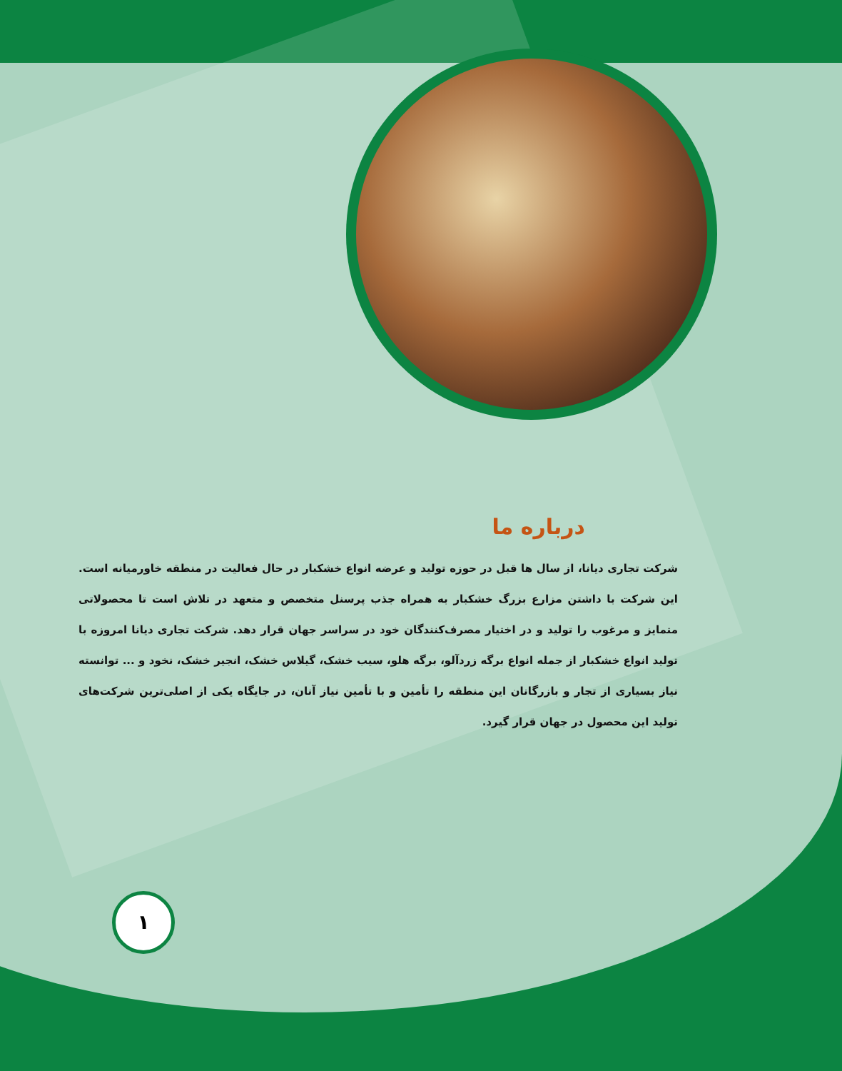درباره ما
شرکت تجاری دیانا، از سال ها قبل در حوزه تولید و عرضه انواع خشکبار در حال فعالیت در منطقه خاورمیانه است. این شرکت با داشتن مزارع بزرگ خشکبار به همراه جذب پرسنل متخصص و متعهد در تلاش است تا محصولاتی متمایز و مرغوب را تولید و در اختیار مصرف‌کنندگان خود در سراسر جهان قرار دهد. شرکت تجاری دیانا امروزه با تولید انواع خشکبار از جمله انواع برگه زردآلو، برگه هلو، سیب خشک، گیلاس خشک، انجیر خشک، نخود و ... توانسته نیاز بسیاری از تجار و بازرگانان این منطقه را تأمین و با تأمین نیاز آنان، در جایگاه یکی از اصلی‌ترین شرکت‌های تولید این محصول در جهان قرار گیرد.
۱